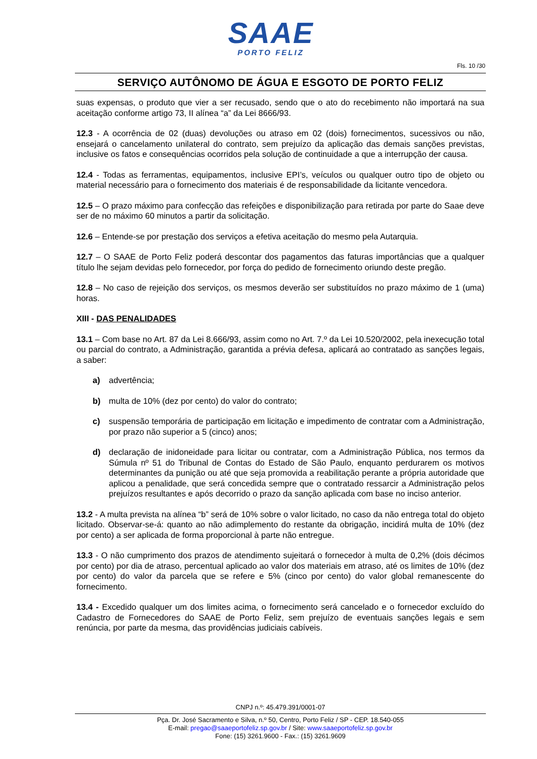SAAE
PORTO FELIZ
Fls. 10 /30
SERVIÇO AUTÔNOMO DE ÁGUA E ESGOTO DE PORTO FELIZ
suas expensas, o produto que vier a ser recusado, sendo que o ato do recebimento não importará na sua aceitação conforme artigo 73, II alínea “a” da Lei 8666/93.
12.3 - A ocorrência de 02 (duas) devoluções ou atraso em 02 (dois) fornecimentos, sucessivos ou não, ensejará o cancelamento unilateral do contrato, sem prejuízo da aplicação das demais sanções previstas, inclusive os fatos e consequências ocorridos pela solução de continuidade a que a interrupção der causa.
12.4 - Todas as ferramentas, equipamentos, inclusive EPI’s, veículos ou qualquer outro tipo de objeto ou material necessário para o fornecimento dos materiais é de responsabilidade da licitante vencedora.
12.5 – O prazo máximo para confecção das refeições e disponibilização para retirada por parte do Saae deve ser de no máximo 60 minutos a partir da solicitação.
12.6 – Entende-se por prestação dos serviços a efetiva aceitação do mesmo pela Autarquia.
12.7 – O SAAE de Porto Feliz poderá descontar dos pagamentos das faturas importâncias que a qualquer título lhe sejam devidas pelo fornecedor, por força do pedido de fornecimento oriundo deste pregão.
12.8 – No caso de rejeição dos serviços, os mesmos deverão ser substituídos no prazo máximo de 1 (uma) horas.
XIII - DAS PENALIDADES
13.1 – Com base no Art. 87 da Lei 8.666/93, assim como no Art. 7.º da Lei 10.520/2002, pela inexecução total ou parcial do contrato, a Administração, garantida a prévia defesa, aplicará ao contratado as sanções legais, a saber:
a) advertência;
b) multa de 10% (dez por cento) do valor do contrato;
c) suspensão temporária de participação em licitação e impedimento de contratar com a Administração, por prazo não superior a 5 (cinco) anos;
d) declaração de inidoneidade para licitar ou contratar, com a Administração Pública, nos termos da Súmula nº 51 do Tribunal de Contas do Estado de São Paulo, enquanto perdurarem os motivos determinantes da punição ou até que seja promovida a reabilitação perante a própria autoridade que aplicou a penalidade, que será concedida sempre que o contratado ressarcir a Administração pelos prejuízos resultantes e após decorrido o prazo da sanção aplicada com base no inciso anterior.
13.2 - A multa prevista na alínea “b” será de 10% sobre o valor licitado, no caso da não entrega total do objeto licitado. Observar-se-á: quanto ao não adimplemento do restante da obrigação, incidirá multa de 10% (dez por cento) a ser aplicada de forma proporcional à parte não entregue.
13.3 - O não cumprimento dos prazos de atendimento sujeitará o fornecedor à multa de 0,2% (dois décimos por cento) por dia de atraso, percentual aplicado ao valor dos materiais em atraso, até os limites de 10% (dez por cento) do valor da parcela que se refere e 5% (cinco por cento) do valor global remanescente do fornecimento.
13.4 - Excedido qualquer um dos limites acima, o fornecimento será cancelado e o fornecedor excluído do Cadastro de Fornecedores do SAAE de Porto Feliz, sem prejuízo de eventuais sanções legais e sem renúncia, por parte da mesma, das providências judiciais cabíveis.
CNPJ n.º: 45.479.391/0001-07
Pça. Dr. José Sacramento e Silva, n.º 50, Centro, Porto Feliz / SP - CEP. 18.540-055
E-mail: pregao@saaeportofeliz.sp.gov.br / Site: www.saaeportofeliz.sp.gov.br
Fone: (15) 3261.9600 - Fax.: (15) 3261.9609